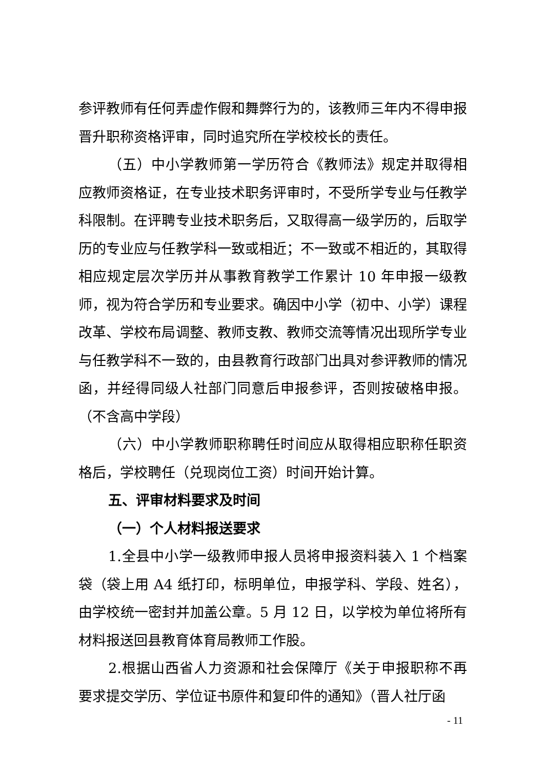参评教师有任何弄虚作假和舞弊行为的，该教师三年内不得申报晋升职称资格评审，同时追究所在学校校长的责任。
（五）中小学教师第一学历符合《教师法》规定并取得相应教师资格证，在专业技术职务评审时，不受所学专业与任教学科限制。在评聘专业技术职务后，又取得高一级学历的，后取学历的专业应与任教学科一致或相近；不一致或不相近的，其取得相应规定层次学历并从事教育教学工作累计 10 年申报一级教师，视为符合学历和专业要求。确因中小学（初中、小学）课程改革、学校布局调整、教师支教、教师交流等情况出现所学专业与任教学科不一致的，由县教育行政部门出具对参评教师的情况函，并经得同级人社部门同意后申报参评，否则按破格申报。（不含高中学段）
（六）中小学教师职称聘任时间应从取得相应职称任职资格后，学校聘任（兑现岗位工资）时间开始计算。
五、评审材料要求及时间
（一）个人材料报送要求
1.全县中小学一级教师申报人员将申报资料装入 1 个档案袋（袋上用 A4 纸打印，标明单位，申报学科、学段、姓名），由学校统一密封并加盖公章。5 月 12 日，以学校为单位将所有材料报送回县教育体育局教师工作股。
2.根据山西省人力资源和社会保障厅《关于申报职称不再要求提交学历、学位证书原件和复印件的通知》（晋人社厅函
- 11